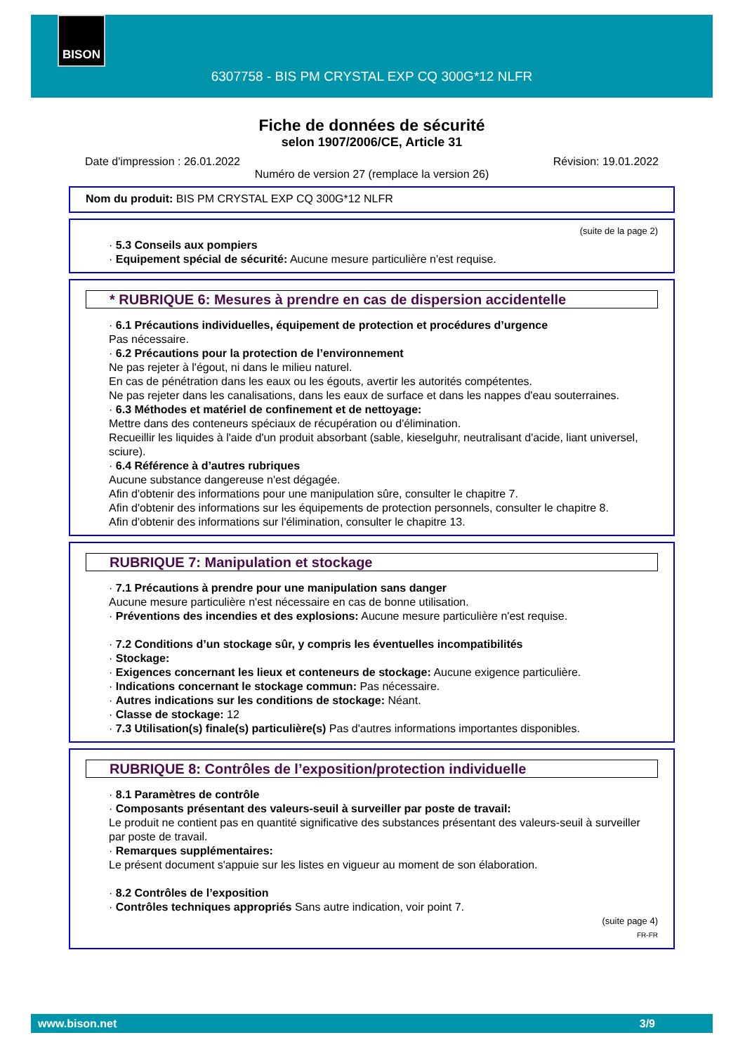BISON
6307758 - BIS PM CRYSTAL EXP CQ 300G*12 NLFR
Fiche de données de sécurité
selon 1907/2006/CE, Article 31
Date d'impression : 26.01.2022 Révision: 19.01.2022
Numéro de version 27 (remplace la version 26)
Nom du produit: BIS PM CRYSTAL EXP CQ 300G*12 NLFR
(suite de la page 2)
· 5.3 Conseils aux pompiers
· Equipement spécial de sécurité: Aucune mesure particulière n'est requise.
* RUBRIQUE 6: Mesures à prendre en cas de dispersion accidentelle
· 6.1 Précautions individuelles, équipement de protection et procédures d’urgence
Pas nécessaire.
· 6.2 Précautions pour la protection de l’environnement
Ne pas rejeter à l'égout, ni dans le milieu naturel.
En cas de pénétration dans les eaux ou les égouts, avertir les autorités compétentes.
Ne pas rejeter dans les canalisations, dans les eaux de surface et dans les nappes d'eau souterraines.
· 6.3 Méthodes et matériel de confinement et de nettoyage:
Mettre dans des conteneurs spéciaux de récupération ou d'élimination.
Recueillir les liquides à l'aide d'un produit absorbant (sable, kieselguhr, neutralisant d'acide, liant universel, sciure).
· 6.4 Référence à d’autres rubriques
Aucune substance dangereuse n'est dégagée.
Afin d'obtenir des informations pour une manipulation sûre, consulter le chapitre 7.
Afin d'obtenir des informations sur les équipements de protection personnels, consulter le chapitre 8.
Afin d'obtenir des informations sur l'élimination, consulter le chapitre 13.
RUBRIQUE 7: Manipulation et stockage
· 7.1 Précautions à prendre pour une manipulation sans danger
Aucune mesure particulière n'est nécessaire en cas de bonne utilisation.
· Préventions des incendies et des explosions: Aucune mesure particulière n'est requise.
· 7.2 Conditions d’un stockage sûr, y compris les éventuelles incompatibilités
· Stockage:
· Exigences concernant les lieux et conteneurs de stockage: Aucune exigence particulière.
· Indications concernant le stockage commun: Pas nécessaire.
· Autres indications sur les conditions de stockage: Néant.
· Classe de stockage: 12
· 7.3 Utilisation(s) finale(s) particulière(s) Pas d'autres informations importantes disponibles.
RUBRIQUE 8: Contrôles de l’exposition/protection individuelle
· 8.1 Paramètres de contrôle
· Composants présentant des valeurs-seuil à surveiller par poste de travail:
Le produit ne contient pas en quantité significative des substances présentant des valeurs-seuil à surveiller par poste de travail.
· Remarques supplémentaires:
Le présent document s'appuie sur les listes en vigueur au moment de son élaboration.
· 8.2 Contrôles de l’exposition
· Contrôles techniques appropriés Sans autre indication, voir point 7.
(suite page 4)
FR-FR
www.bison.net 3/9